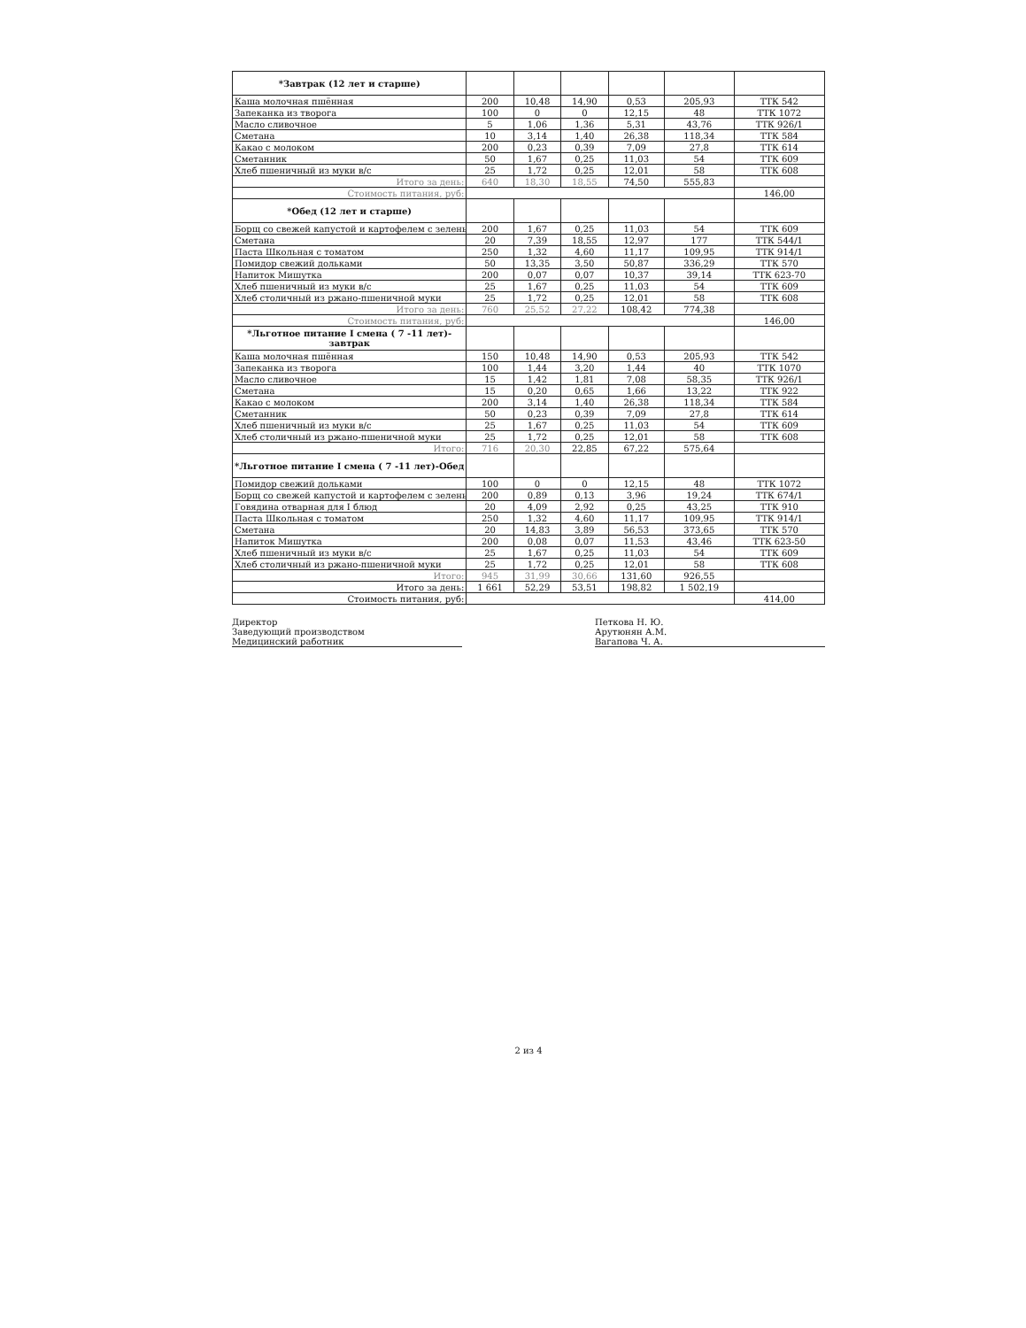| *Завтрак (12 лет и старше) | | | | | | |
| Каша молочная пшённая | 200 | 10,48 | 14,90 | 0,53 | 205,93 | ТТК 542 |
| Запеканка из творога | 100 | 0 | 0 | 12,15 | 48 | ТТК 1072 |
| Масло сливочное | 5 | 1,06 | 1,36 | 5,31 | 43,76 | ТТК 926/1 |
| Сметана | 10 | 3,14 | 1,40 | 26,38 | 118,34 | ТТК 584 |
| Какао с молоком | 200 | 0,23 | 0,39 | 7,09 | 27,8 | ТТК 614 |
| Сметанник | 50 | 1,67 | 0,25 | 11,03 | 54 | ТТК 609 |
| Хлеб пшеничный из муки в/с | 25 | 1,72 | 0,25 | 12,01 | 58 | ТТК 608 |
| Итого за день: | 640 | 18,30 | 18,55 | 74,50 | 555,83 | |
| Стоимость питания, руб: | | | | | | 146,00 |
| *Обед (12 лет и старше) | | | | | | |
| Борщ со свежей капустой и картофелем с зелены | 200 | 1,67 | 0,25 | 11,03 | 54 | ТТК 609 |
| Сметана | 20 | 7,39 | 18,55 | 12,97 | 177 | ТТК 544/1 |
| Паста Школьная с томатом | 250 | 1,32 | 4,60 | 11,17 | 109,95 | ТТК 914/1 |
| Помидор свежий дольками | 50 | 13,35 | 3,50 | 50,87 | 336,29 | ТТК 570 |
| Напиток Мишутка | 200 | 0,07 | 0,07 | 10,37 | 39,14 | ТТК 623-70 |
| Хлеб пшеничный из муки в/с | 25 | 1,67 | 0,25 | 11,03 | 54 | ТТК 609 |
| Хлеб столичный из ржано-пшеничной муки | 25 | 1,72 | 0,25 | 12,01 | 58 | ТТК 608 |
| Итого за день: | 760 | 25,52 | 27,22 | 108,42 | 774,38 | |
| Стоимость питания, руб: | | | | | | 146,00 |
| *Льготное питание I смена ( 7 -11 лет)- завтрак | | | | | | |
| Каша молочная пшённая | 150 | 10,48 | 14,90 | 0,53 | 205,93 | ТТК 542 |
| Запеканка из творога | 100 | 1,44 | 3,20 | 1,44 | 40 | ТТК 1070 |
| Масло сливочное | 15 | 1,42 | 1,81 | 7,08 | 58,35 | ТТК 926/1 |
| Сметана | 15 | 0,20 | 0,65 | 1,66 | 13,22 | ТТК 922 |
| Какао с молоком | 200 | 3,14 | 1,40 | 26,38 | 118,34 | ТТК 584 |
| Сметанник | 50 | 0,23 | 0,39 | 7,09 | 27,8 | ТТК 614 |
| Хлеб пшеничный из муки в/с | 25 | 1,67 | 0,25 | 11,03 | 54 | ТТК 609 |
| Хлеб столичный из ржано-пшеничной муки | 25 | 1,72 | 0,25 | 12,01 | 58 | ТТК 608 |
| Итого: | 716 | 20,30 | 22,85 | 67,22 | 575,64 | |
| *Льготное питание I смена ( 7 -11 лет)-Обед | | | | | | |
| Помидор свежий дольками | 100 | 0 | 0 | 12,15 | 48 | ТТК 1072 |
| Борщ со свежей капустой и картофелем с зелены | 200 | 0,89 | 0,13 | 3,96 | 19,24 | ТТК 674/1 |
| Говядина отварная для I блюд | 20 | 4,09 | 2,92 | 0,25 | 43,25 | ТТК 910 |
| Паста Школьная с томатом | 250 | 1,32 | 4,60 | 11,17 | 109,95 | ТТК 914/1 |
| Сметана | 20 | 14,83 | 3,89 | 56,53 | 373,65 | ТТК 570 |
| Напиток Мишутка | 200 | 0,08 | 0,07 | 11,53 | 43,46 | ТТК 623-50 |
| Хлеб пшеничный из муки в/с | 25 | 1,67 | 0,25 | 11,03 | 54 | ТТК 609 |
| Хлеб столичный из ржано-пшеничной муки | 25 | 1,72 | 0,25 | 12,01 | 58 | ТТК 608 |
| Итого: | 945 | 31,99 | 30,66 | 131,60 | 926,55 | |
| Итого за день: | 1 661 | 52,29 | 53,51 | 198,82 | 1 502,19 | |
| Стоимость питания, руб: | | | | | | 414,00 |
Директор
Заведующий производством
Медицинский работник
Петкова Н. Ю.
Арутюнян А.М.
Вагапова Ч. А.
2 из 4